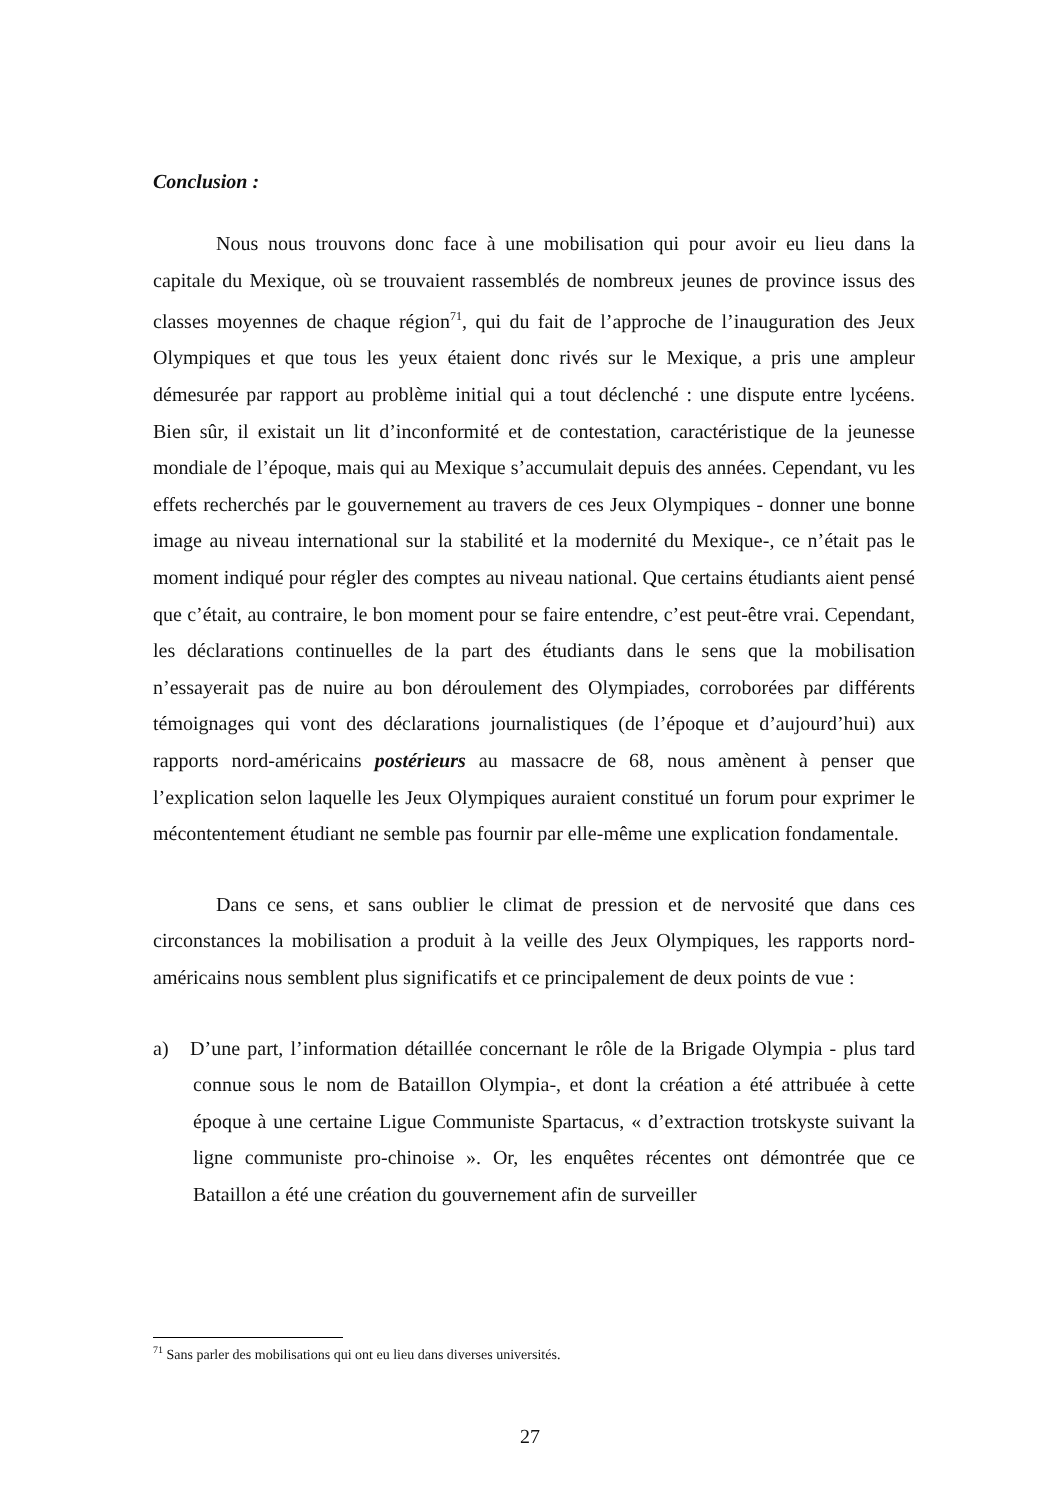Conclusion :
Nous nous trouvons donc face à une mobilisation qui pour avoir eu lieu dans la capitale du Mexique, où se trouvaient rassemblés de nombreux jeunes de province issus des classes moyennes de chaque région<sup>71</sup>, qui du fait de l’approche de l’inauguration des Jeux Olympiques et que tous les yeux étaient donc rivés sur le Mexique, a pris une ampleur démesurée par rapport au problème initial qui a tout déclenché : une dispute entre lycéens. Bien sûr, il existait un lit d’inconformité et de contestation, caractéristique de la jeunesse mondiale de l’époque, mais qui au Mexique s’accumulait depuis des années. Cependant, vu les effets recherchés par le gouvernement au travers de ces Jeux Olympiques - donner une bonne image au niveau international sur la stabilité et la modernité du Mexique-, ce n’était pas le moment indiqué pour régler des comptes au niveau national. Que certains étudiants aient pensé que c’était, au contraire, le bon moment pour se faire entendre, c’est peut-être vrai. Cependant, les déclarations continuelles de la part des étudiants dans le sens que la mobilisation n’essayerait pas de nuire au bon déroulement des Olympiades, corroborées par différents témoignages qui vont des déclarations journalistiques (de l’époque et d’aujourd’hui) aux rapports nord-américains postérieurs au massacre de 68, nous amènent à penser que l’explication selon laquelle les Jeux Olympiques auraient constitué un forum pour exprimer le mécontentement étudiant ne semble pas fournir par elle-même une explication fondamentale.
Dans ce sens, et sans oublier le climat de pression et de nervosité que dans ces circonstances la mobilisation a produit à la veille des Jeux Olympiques, les rapports nord-américains nous semblent plus significatifs et ce principalement de deux points de vue :
a) D’une part, l’information détaillée concernant le rôle de la Brigade Olympia - plus tard connue sous le nom de Bataillon Olympia-, et dont la création a été attribuée à cette époque à une certaine Ligue Communiste Spartacus, « d’extraction trotskyste suivant la ligne communiste pro-chinoise ». Or, les enquêtes récentes ont démontrée que ce Bataillon a été une création du gouvernement afin de surveiller
<sup>71</sup> Sans parler des mobilisations qui ont eu lieu dans diverses universités.
27